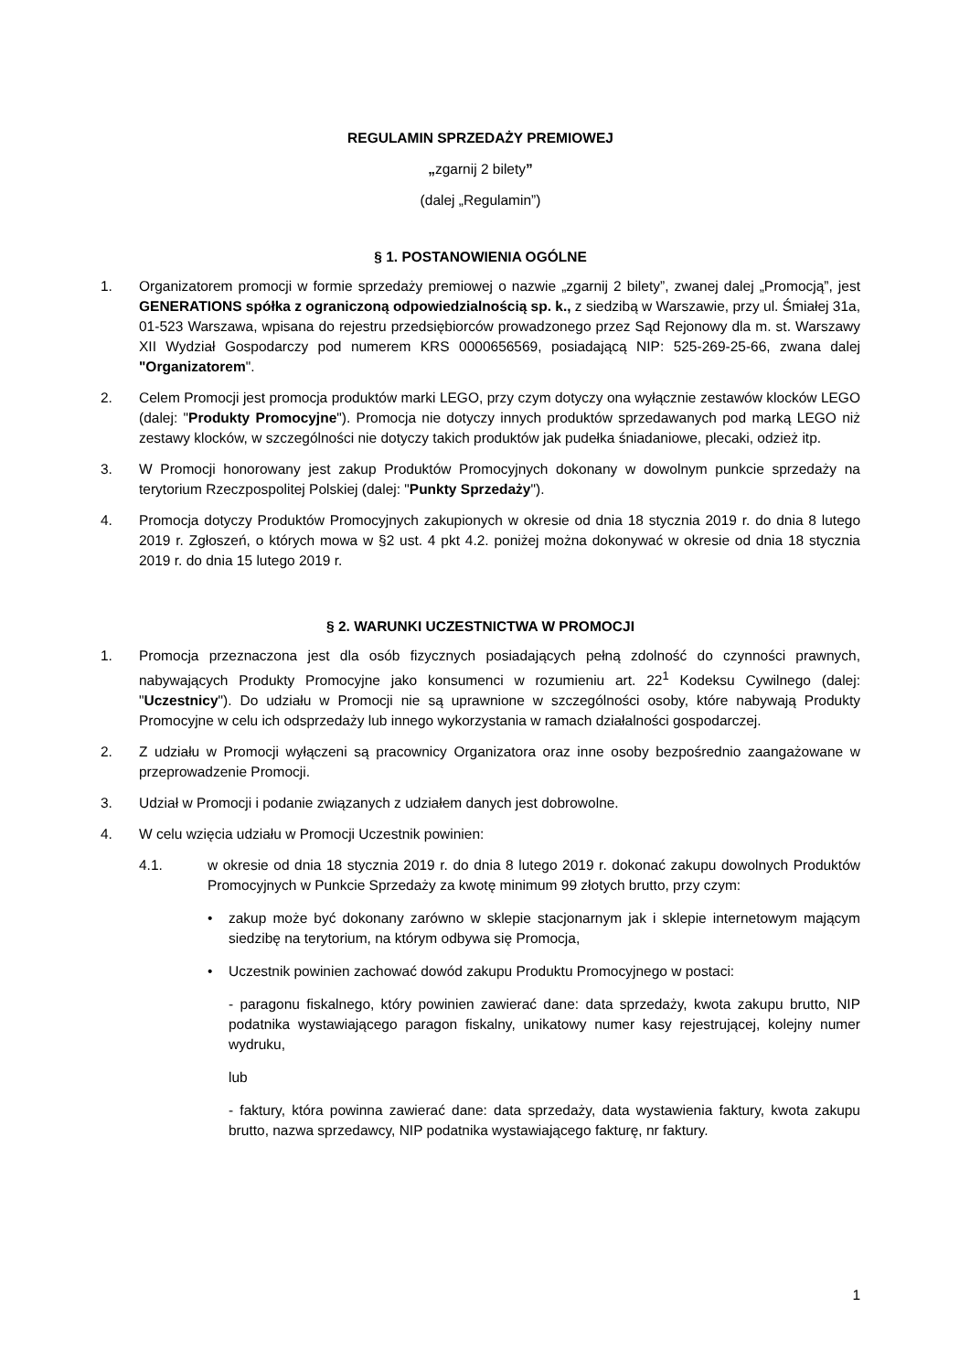REGULAMIN SPRZEDAŻY PREMIOWEJ
„zgarnij 2 bilety”
(dalej „Regulamin”)
§ 1. POSTANOWIENIA OGÓLNE
1. Organizatorem promocji w formie sprzedaży premiowej o nazwie „zgarnij 2 bilety”, zwanej dalej „Promocją”, jest GENERATIONS spółka z ograniczoną odpowiedzialnością sp. k., z siedzibą w Warszawie, przy ul. Śmiałej 31a, 01-523 Warszawa, wpisana do rejestru przedsiębiorców prowadzonego przez Sąd Rejonowy dla m. st. Warszawy XII Wydział Gospodarczy pod numerem KRS 0000656569, posiadającą NIP: 525-269-25-66, zwana dalej "Organizatorem".
2. Celem Promocji jest promocja produktów marki LEGO, przy czym dotyczy ona wyłącznie zestawów klocków LEGO (dalej: "Produkty Promocyjne"). Promocja nie dotyczy innych produktów sprzedawanych pod marką LEGO niż zestawy klocków, w szczególności nie dotyczy takich produktów jak pudełka śniadaniowe, plecaki, odzież itp.
3. W Promocji honorowany jest zakup Produktów Promocyjnych dokonany w dowolnym punkcie sprzedaży na terytorium Rzeczpospolitej Polskiej (dalej: "Punkty Sprzedaży").
4. Promocja dotyczy Produktów Promocyjnych zakupionych w okresie od dnia 18 stycznia 2019 r. do dnia 8 lutego 2019 r. Zgłoszeń, o których mowa w §2 ust. 4 pkt 4.2. poniżej można dokonywać w okresie od dnia 18 stycznia 2019 r. do dnia 15 lutego 2019 r.
§ 2. WARUNKI UCZESTNICTWA W PROMOCJI
1. Promocja przeznaczona jest dla osób fizycznych posiadających pełną zdolność do czynności prawnych, nabywających Produkty Promocyjne jako konsumenci w rozumieniu art. 22<sup>1</sup> Kodeksu Cywilnego (dalej: "Uczestnicy"). Do udziału w Promocji nie są uprawnione w szczególności osoby, które nabywają Produkty Promocyjne w celu ich odsprzedaży lub innego wykorzystania w ramach działalności gospodarczej.
2. Z udziału w Promocji wyłączeni są pracownicy Organizatora oraz inne osoby bezpośrednio zaangażowane w przeprowadzenie Promocji.
3. Udział w Promocji i podanie związanych z udziałem danych jest dobrowolne.
4. W celu wzięcia udziału w Promocji Uczestnik powinien:
4.1. w okresie od dnia 18 stycznia 2019 r. do dnia 8 lutego 2019 r. dokonać zakupu dowolnych Produktów Promocyjnych w Punkcie Sprzedaży za kwotę minimum 99 złotych brutto, przy czym:
• zakup może być dokonany zarówno w sklepie stacjonarnym jak i sklepie internetowym mającym siedzibę na terytorium, na którym odbywa się Promocja,
• Uczestnik powinien zachować dowód zakupu Produktu Promocyjnego w postaci:
- paragonu fiskalnego, który powinien zawierać dane: data sprzedaży, kwota zakupu brutto, NIP podatnika wystawiającego paragon fiskalny, unikatowy numer kasy rejestrującej, kolejny numer wydruku,
lub
- faktury, która powinna zawierać dane: data sprzedaży, data wystawienia faktury, kwota zakupu brutto, nazwa sprzedawcy, NIP podatnika wystawiającego fakturę, nr faktury.
1